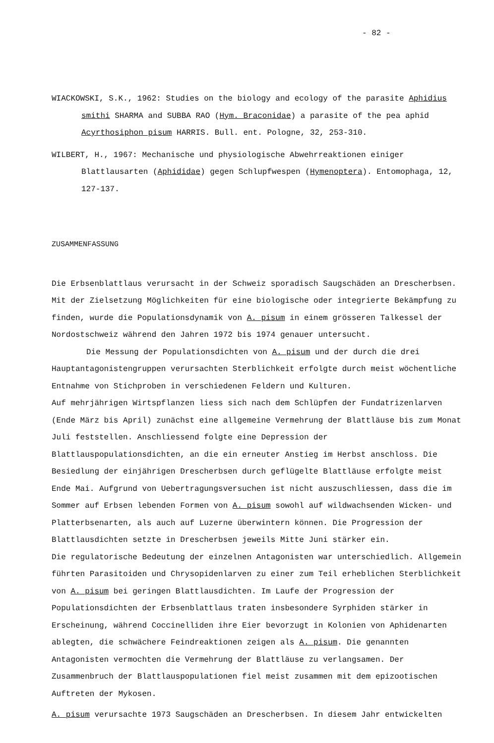- 82 -
WIACKOWSKI, S.K., 1962: Studies on the biology and ecology of the parasite Aphidius smithi SHARMA and SUBBA RAO (Hym. Braconidae) a parasite of the pea aphid Acyrthosiphon pisum HARRIS. Bull. ent. Pologne, 32, 253-310.
WILBERT, H., 1967: Mechanische und physiologische Abwehrreaktionen einiger Blattlausarten (Aphididae) gegen Schlupfwespen (Hymenoptera). Entomophaga, 12, 127-137.
ZUSAMMENFASSUNG
Die Erbsenblattlaus verursacht in der Schweiz sporadisch Saugschäden an Drescherbsen. Mit der Zielsetzung Möglichkeiten für eine biologische oder integrierte Bekämpfung zu finden, wurde die Populationsdynamik von A. pisum in einem grösseren Talkessel der Nordostschweiz während den Jahren 1972 bis 1974 genauer untersucht.
Die Messung der Populationsdichten von A. pisum und der durch die drei Hauptantagonistengruppen verursachten Sterblichkeit erfolgte durch meist wöchentliche Entnahme von Stichproben in verschiedenen Feldern und Kulturen.
Auf mehrjährigen Wirtspflanzen liess sich nach dem Schlüpfen der Fundatrizenlarven (Ende März bis April) zunächst eine allgemeine Vermehrung der Blattläuse bis zum Monat Juli feststellen. Anschliessend folgte eine Depression der Blattlauspopulationsdichten, an die ein erneuter Anstieg im Herbst anschloss. Die Besiedlung der einjährigen Drescherbsen durch geflügelte Blattläuse erfolgte meist Ende Mai. Aufgrund von Uebertragungsversuchen ist nicht auszuschliessen, dass die im Sommer auf Erbsen lebenden Formen von A. pisum sowohl auf wildwachsenden Wicken- und Platterbsenarten, als auch auf Luzerne überwintern können. Die Progression der Blattlausdichten setzte in Drescherbsen jeweils Mitte Juni stärker ein.
Die regulatorische Bedeutung der einzelnen Antagonisten war unterschiedlich. Allgemein führten Parasitoiden und Chrysopidenlarven zu einer zum Teil erheblichen Sterblichkeit von A. pisum bei geringen Blattlausdichten. Im Laufe der Progression der Populationsdichten der Erbsenblattlaus traten insbesondere Syrphiden stärker in Erscheinung, während Coccinelliden ihre Eier bevorzugt in Kolonien von Aphidenarten ablegten, die schwächere Feindreaktionen zeigen als A. pisum. Die genannten Antagonisten vermochten die Vermehrung der Blattläuse zu verlangsamen. Der Zusammenbruch der Blattlauspopulationen fiel meist zusammen mit dem epizootischen Auftreten der Mykosen.
A. pisum verursachte 1973 Saugschäden an Drescherbsen. In diesem Jahr entwickelten